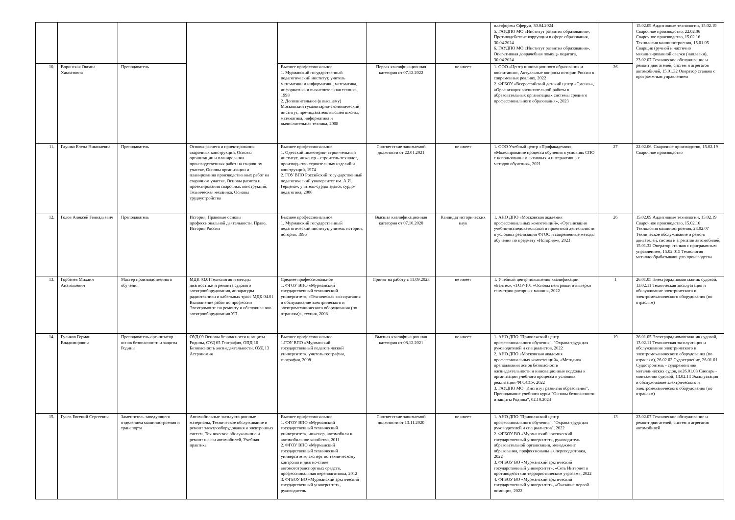| | | | | | | | платформы Сферум, 30.04.2024 5. ГАУДПО МО «Институт развития образования», Противодействие коррупции в сфере образования, 30.04.2024 6. ГАУДПО МО «Институт развития образования», Оперативная доврачебная помощь педагога, 30.04.2024 | | 15.02.09 Аддитивные технологии, 15.02.19 Сварочное производство, 22.02.06 Сварочное производство, 15.02.16 Технология машиностроения, 15.01.05 Сварщик (ручной и частично механизированной сварки (наплавки), 23.02.07 Техническое обслуживание и ремонт двигателей, систем и агрегатов автомобилей, 15.01.32 Оператор станков с программным управлением |
| 10. | Воронская Оксана Хамзатовна | Преподаватель | | Высшее профессиональное 1. Мурманский государственный педагогический институт, учитель математики и информатики, математика, информатика и вычислительная техника, 1998 2. Дополнительное (к высшему) Московский гуманитарно-экономический институт, пре-подаватель высшей школы, математика, информатика и вычислительная техника, 2008 | Первая квалификационная категория от 07.12.2022 | не имеет | 1. ООО «Центр инновационного образования и воспитания», Актуальные вопросы истории России в современных реалиях, 2022 2. ФГБОУ «Всероссийский детский центр «Смена»», «Организация воспитательной работы в образовательных организациях системы среднего профессионального образования», 2023 | 26 | |
| 11. | Глушко Елена Николаевна | Преподаватель | Основы расчета и проектирования сварочных конструкций, Основы организации и планирования производственных работ на сварочном участке, Основы организации и планирования производственных работ на сварочном участке, Основы расчета и проектирования сварочных конструкций, Техническая механика, Основы трудоустройства | Высшее профессиональное 1. Одесский инженерно- строи-тельный институт, инженер – строитель-технолог, производ-ство строительных изделий и конструкций, 1974 2. ГОУ ВПО Российский госу-дарственный педагогический университет им. А.И. Герцена», учитель-сурдопедагог, сурдо-педагогика, 2006 | Соответствие занимаемой должности от 22.01.2021 | не имеет | 1. ООО Учебный центр «Профакадемия», «Моделирование процесса обучения в условиях СПО с использованием активных и интерактивных методов обучения», 2021 | 27 | 22.02.06. Сварочное производство, 15.02.19 Сварочное производство |
| 12. | Голов Алексей Геннадьевич | Преподаватель | История, Правовые основы профессиональной деятельности, Право, История России | Высшее профессиональное 1. Мурманский государственный педагогический институт, учитель истории, история, 1996 | Высшая квалификационная категория от 07.10.2020 | Кандидат исторических наук | 1. АНО ДПО «Московская академия профессиональных компетенций», «Организация учебно-исследовательской и проектной деятельности в условиях реализации ФГОС и современные методы обучения по предмету «История»», 2023 | 26 | 15.02.09 Аддитивные технологии, 15.02.19 Сварочное производство, 15.02.16 Технология машиностроения, 23.02.07 Техническое обслуживание и ремонт двигателей, систем и агрегатов автомобилей, 15.01.32 Оператор станков с программным управлением, 15.02.015 Технология металлообрабатывающего производства |
| 13. | Горбачев Михаил Анатольевич | Мастер производственного обучения | МДК 03.01Технология и методы диагностики и ремонта судового электрооборудования, аппаратуры радиотехники и кабельных трасс МДК 04.01 Выполнение работ по профессии Электромонте по ремонту и обслуживанию электрооборудования УП | Среднее профессиональное 1. ФГОУ ВПО «Мурманский государственный технический университет», «Техническая эксплуатация и обслуживание электрического и электромеханического оборудования (по отраслям)», техник, 2008 | Принят на работу с 11.09.2023 | не имеет | 1. Учебный центр повышения квалификации «Балтех», «ТОР-101 «Основы центровки и выверки геометрии роторных машин», 2022 | 1 | 26.01.05 Электрорадиомонтажник судовой, 13.02.11 Техническая эксплуатация и обслуживание электрического и электромеханического оборудования (по отраслям) |
| 14. | Гуликов Герман Владимирович | Преподаватель-организатор основ безопасности и защиты Родины | ОУД 09 Основы безопасности и защиты Родины, ОУД 05 География, ОПД 10 Безопасность жизнедеятельности, ОУД 13 Астрономия | Высшее профессиональное 1.ГОУ ВПО «Мурманский государственный педагогический университет», учитель географии, география, 2008 | Высшая квалификационная категория от 08.12.2021 | не имеет | 1. АНО ДПО "Приволжский центр профессионального обучения", "Охрана труда для руководителей и специалистов, 2022 2. АНО ДПО «Московская академия профессиональных компетенций», «Методика преподавания основ безопасности жизнедеятельности и инновационные подходы к организации учебного процесса в условиях реализации ФГОСС», 2022 3. ГАУДПО МО "Институт развития образования", Преподавание учебного курса "Основы безопасности и защиты Родины", 02.10.2024 | 19 | 26.01.05 Электрорадиомонтажник судовой, 13.02.11 Техническая эксплуатация и обслуживание электрического и электромеханического оборудования (по отраслям), 26.02.02 Судостроение, 26.01.01 Судостроитель - судоремонтник металлических судов, во26.01.03 Слесарь - монтажник судовой, 13.02.13 Эксплуатация и обслуживание электрического и электромеханического оборудования (по отраслям) |
| 15. | Гусев Евгений Сергеевич | Заместитель заведующего отделением машиностроения и транспорта | Автомобильные эксплуатационные материалы, Техническое обслуживание и ремонт электрооборудования и электронных систем, Техническое обслуживание и ремонт шасси автомобилей, Учебная практика | Высшее профессиональное 1. ФГОУ ВПО «Мурманский государственный технический университет», инженер, автомобили и автомобильное хозяйство, 2011 2. ФГОУ ВПО «Мурманский государственный технический университет», эксперт по техническому контролю и диагно-стике автомототранспортных средств, профессиональная переподготовка, 2012 3. ФГБОУ ВО «Мурманский арктический государственный университет», руководитель | Соответствие занимаемой должности от 13.11.2020 | не имеет | 1. АНО ДПО "Приволжский центр профессионального обучения", "Охрана труда для руководителей и специалистов", 2022 2. ФГБОУ ВО «Мурманский арктический государственный университет», руководитель образовательной организации, менеджмент образования, профессиональная переподготовка, 2022 3. ФГБОУ ВО «Мурманский арктический государственный университет», «Сеть Интернет в противодействии террористическим угрозам», 2022 4. ФГБОУ ВО «Мурманский арктический государственный университет», «Оказание первой помощи», 2022 | 13 | 23.02.07 Техническое обслуживание и ремонт двигателей, систем и агрегатов автомобилей |